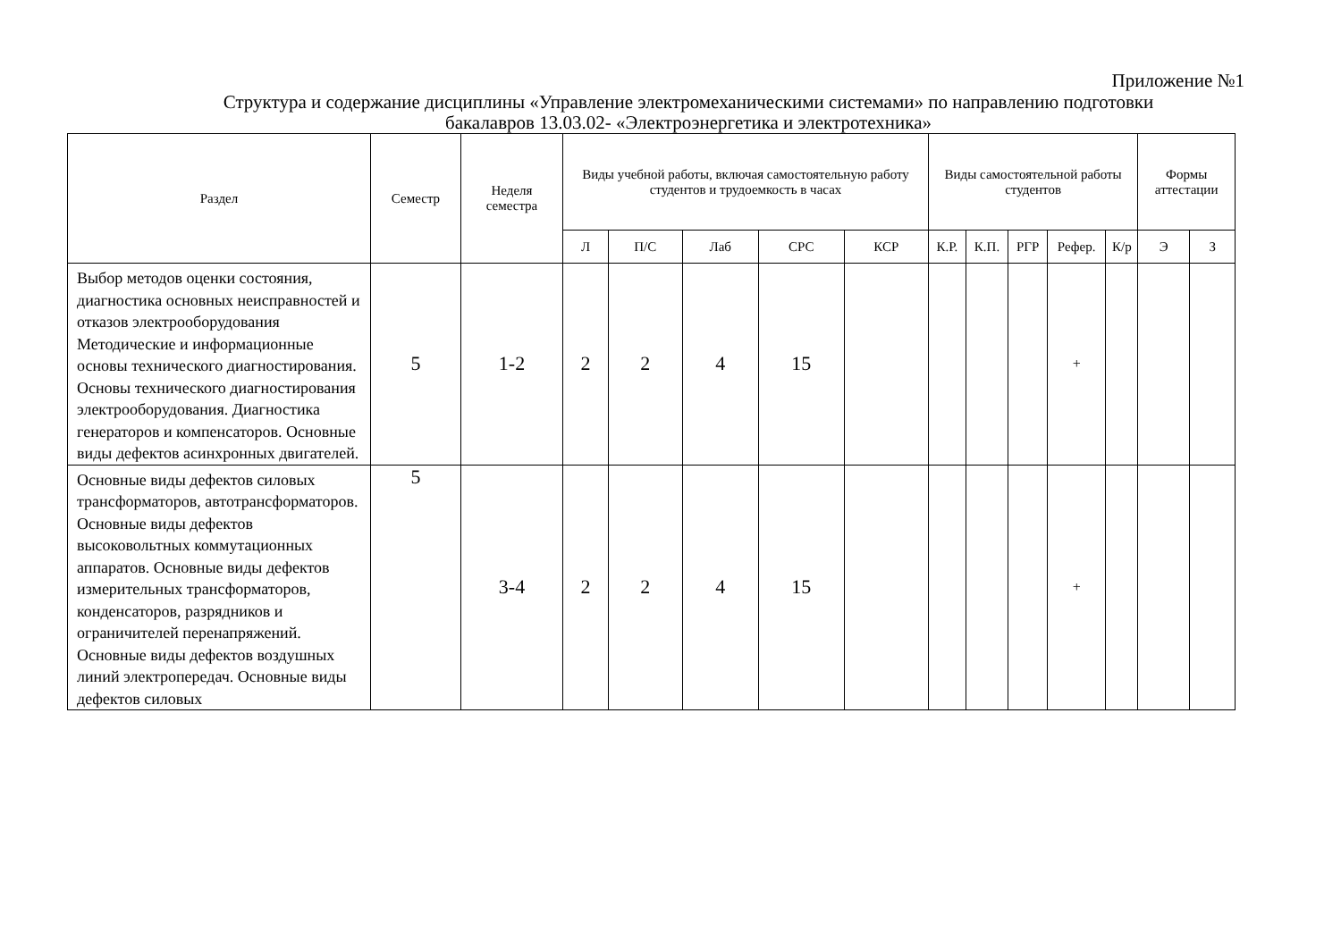Приложение №1
Структура и содержание дисциплины «Управление электромеханическими системами» по направлению подготовки бакалавров 13.03.02- «Электроэнергетика и электротехника»
| Раздел | Семестр | Неделя семестра | Виды учебной работы, включая самостоятельную работу студентов и трудоемкость в часах | | | | | Виды самостоятельной работы студентов | | | | | Формы аттестации | |
| --- | --- | --- | --- | --- | --- | --- | --- | --- | --- | --- | --- | --- | --- | --- |
| | | | Л | П/С | Лаб | СРС | КСР | К.Р. | К.П. | РГР | Рефер. | К/р | Э | З |
| Выбор методов оценки состояния, диагностика основных неисправностей и отказов электрооборудования Методические и информационные основы технического диагностирования. Основы технического диагностирования электрооборудования. Диагностика генераторов и компенсаторов. Основные виды дефектов асинхронных двигателей. | 5 | 1-2 | 2 | 2 | 4 | 15 | | | | | + | | | |
| Основные виды дефектов силовых трансформаторов, автотрансформаторов. Основные виды дефектов высоковольтных коммутационных аппаратов. Основные виды дефектов измерительных трансформаторов, конденсаторов, разрядников и ограничителей перенапряжений. Основные виды дефектов воздушных линий электропередач. Основные виды дефектов силовых | 5 | 3-4 | 2 | 2 | 4 | 15 | | | | | + | | | |